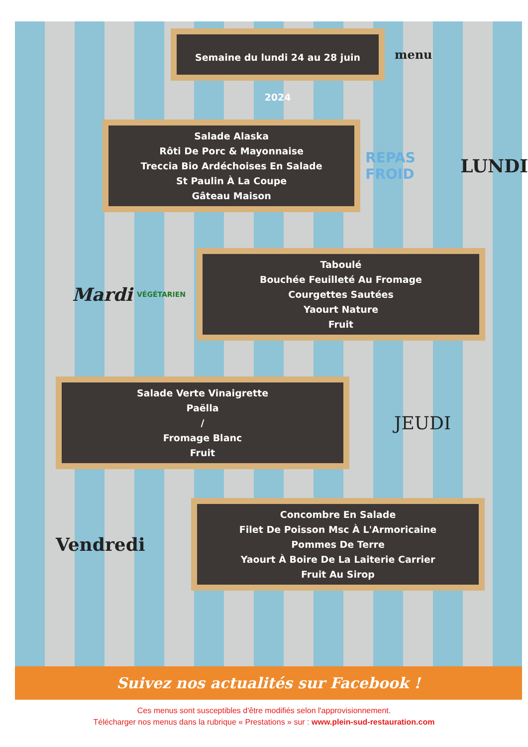Semaine du lundi 24 au 28 juin 2024
menu
Salade Alaska
Rôti De Porc & Mayonnaise
Treccia Bio Ardéchoises En Salade
St Paulin À La Coupe
Gâteau Maison
REPAS FROID
LUNDI
Mardi
VÉGÉTARIEN
Taboulé
Bouchée Feuilleté Au Fromage
Courgettes Sautées
Yaourt Nature
Fruit
Salade Verte Vinaigrette
Paëlla
/
Fromage Blanc
Fruit
JEUDI
Vendredi
Concombre En Salade
Filet De Poisson Msc À L'Armoricaine
Pommes De Terre
Yaourt À Boire De La Laiterie Carrier
Fruit Au Sirop
Suivez nos actualités sur Facebook !
Ces menus sont susceptibles d'être modifiés selon l'approvisionnement.
Télécharger nos menus dans la rubrique « Prestations » sur : www.plein-sud-restauration.com